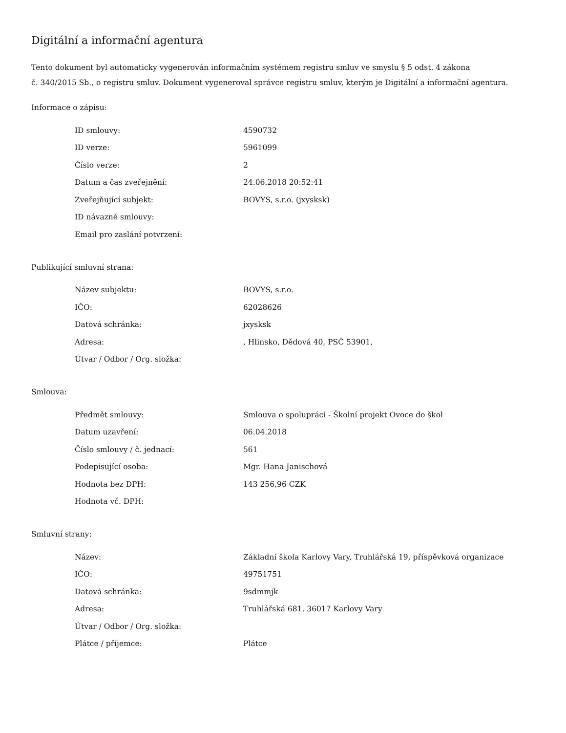Digitální a informační agentura
Tento dokument byl automaticky vygenerován informačním systémem registru smluv ve smyslu § 5 odst. 4 zákona
č. 340/2015 Sb., o registru smluv. Dokument vygeneroval správce registru smluv, kterým je Digitální a informační agentura.
Informace o zápisu:
| ID smlouvy: | 4590732 |
| ID verze: | 5961099 |
| Číslo verze: | 2 |
| Datum a čas zveřejnění: | 24.06.2018 20:52:41 |
| Zveřejňující subjekt: | BOVYS, s.r.o. (jxysksk) |
| ID návazné smlouvy: | |
| Email pro zaslání potvrzení: | |
Publikující smluvní strana:
| Název subjektu: | BOVYS, s.r.o. |
| IČO: | 62028626 |
| Datová schránka: | jxysksk |
| Adresa: | , Hlinsko, Dědová 40, PSČ 53901, |
| Útvar / Odbor / Org. složka: | |
Smlouva:
| Předmět smlouvy: | Smlouva o spolupráci - Školní projekt Ovoce do škol |
| Datum uzavření: | 06.04.2018 |
| Číslo smlouvy / č. jednací: | 561 |
| Podepisující osoba: | Mgr. Hana Janischová |
| Hodnota bez DPH: | 143 256,96 CZK |
| Hodnota vč. DPH: | |
Smluvní strany:
| Název: | Základní škola Karlovy Vary, Truhlářská 19, příspěvková organizace |
| IČO: | 49751751 |
| Datová schránka: | 9sdmmjk |
| Adresa: | Truhlářská 681, 36017 Karlovy Vary |
| Útvar / Odbor / Org. složka: | |
| Plátce / příjemce: | Plátce |